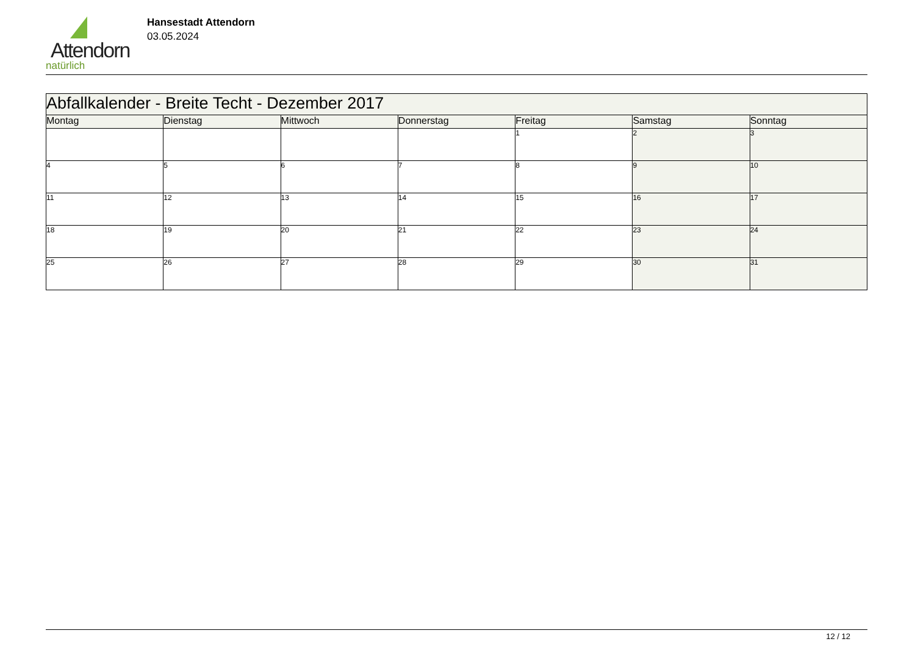Attendorn
natürlich
Hansestadt Attendorn
03.05.2024
| Abfallkalender - Breite Techt - Dezember 2017 | | | | | | |
| Montag | Dienstag | Mittwoch | Donnerstag | Freitag | Samstag | Sonntag |
| | | | | 1 | 2 | 3 |
| 4 | 5 | 6 | 7 | 8 | 9 | 10 |
| 11 | 12 | 13 | 14 | 15 | 16 | 17 |
| 18 | 19 | 20 | 21 | 22 | 23 | 24 |
| 25 | 26 | 27 | 28 | 29 | 30 | 31 |
12 / 12